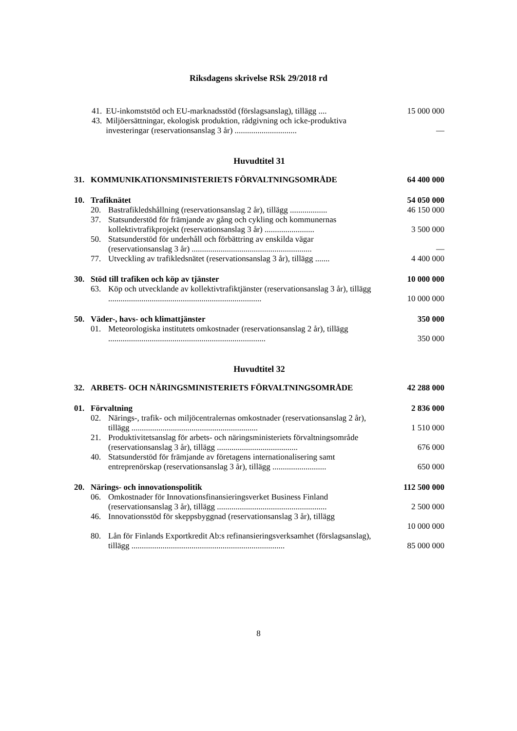Riksdagens skrivelse RSk 29/2018 rd
| 41. | EU-inkomststöd och EU-marknadsstöd (förslagsanslag), tillägg .... | 15 000 000 |
| 43. | Miljöersättningar, ekologisk produktion, rådgivning och icke-produktiva investeringar (reservationsanslag 3 år) .............................. | — |
Huvudtitel 31
| 31. | KOMMUNIKATIONSMINISTERIETS FÖRVALTNINGSOMRÅDE | | 64 400 000 |
| 10. | Trafiknätet | | 54 050 000 |
| | 20. | Bastrafikledshållning (reservationsanslag 2 år), tillägg .................. | 46 150 000 |
| | 37. | Statsunderstöd för främjande av gång och cykling och kommunernas kollektivtrafikprojekt (reservationsanslag 3 år) ........................ | 3 500 000 |
| | 50. | Statsunderstöd för underhåll och förbättring av enskilda vägar (reservationsanslag 3 år) .......................................................... | — |
| | 77. | Utveckling av trafikledsnätet (reservationsanslag 3 år), tillägg ....... | 4 400 000 |
| 30. | Stöd till trafiken och köp av tjänster | | 10 000 000 |
| | 63. | Köp och utvecklande av kollektivtrafiktjänster (reservationsanslag 3 år), tillägg .......................................................................... | 10 000 000 |
| 50. | Väder-, havs- och klimattjänster | | 350 000 |
| | 01. | Meteorologiska institutets omkostnader (reservationsanslag 2 år), tillägg ............................................................................ | 350 000 |
Huvudtitel 32
| 32. | ARBETS- OCH NÄRINGSMINISTERIETS FÖRVALTNINGSOMRÅDE | | 42 288 000 |
| 01. | Förvaltning | | 2 836 000 |
| | 02. | Närings-, trafik- och miljöcentralernas omkostnader (reservationsanslag 2 år), tillägg ............................................................. | 1 510 000 |
| | 21. | Produktivitetsanslag för arbets- och näringsministeriets förvaltningsområde (reservationsanslag 3 år), tillägg ....................................... | 676 000 |
| | 40. | Statsunderstöd för främjande av företagens internationalisering samt entreprenörskap (reservationsanslag 3 år), tillägg .......................... | 650 000 |
| 20. | Närings- och innovationspolitik | | 112 500 000 |
| | 06. | Omkostnader för Innovationsfinansieringsverket Business Finland (reservationsanslag 3 år), tillägg ..................................................... | 2 500 000 |
| | 46. | Innovationsstöd för skeppsbyggnad (reservationsanslag 3 år), tillägg | 10 000 000 |
| | 80. | Lån för Finlands Exportkredit Ab:s refinansieringsverksamhet (förslagsanslag), tillägg .......................................................................... | 85 000 000 |
8